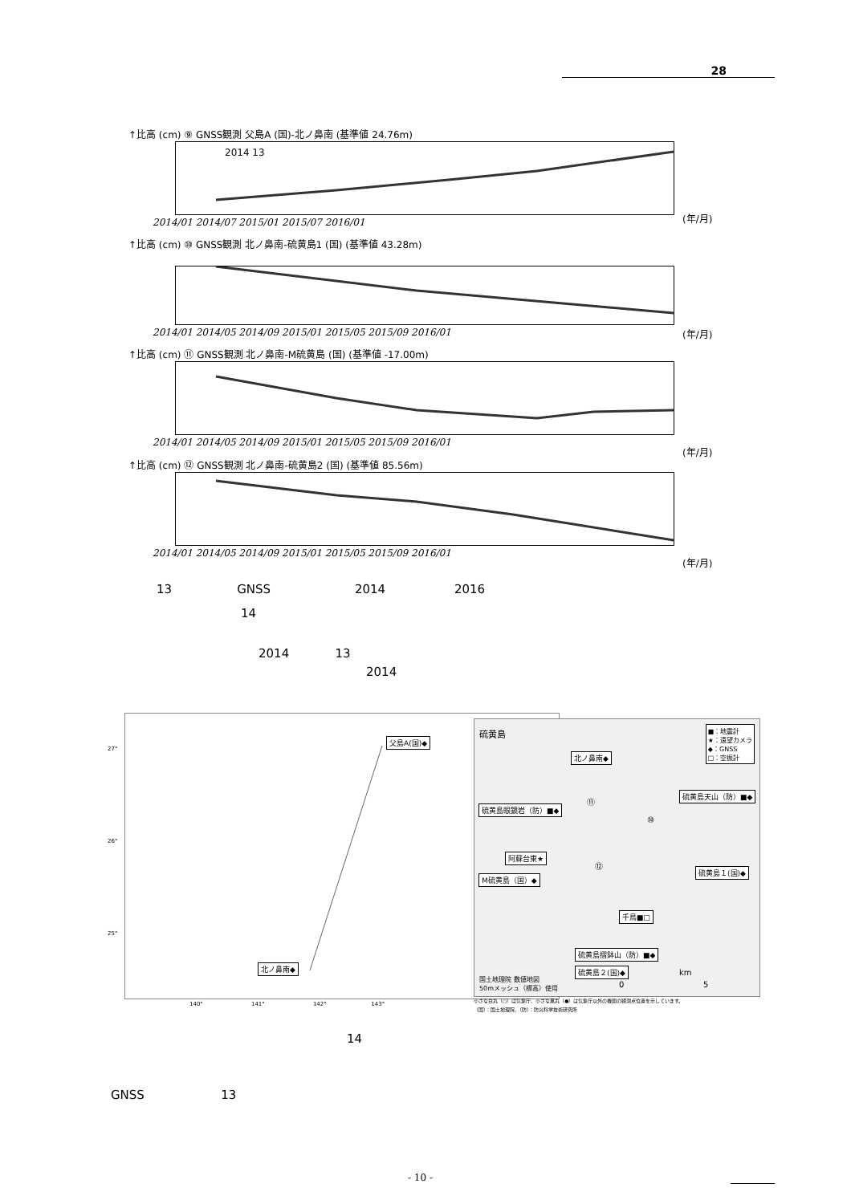28
↑比高 (cm) ⑨ GNSS観測 父島A (国)-北ノ鼻南 (基準値 24.76m)
2014 13
2014/01 2014/07 2015/01 2015/07 2016/01
(年/月)
↑比高 (cm) ⑩ GNSS観測 北ノ鼻南-硫黄島1 (国) (基準値 43.28m)
2014/01 2014/05 2014/09 2015/01 2015/05 2015/09 2016/01
(年/月)
↑比高 (cm) ⑪ GNSS観測 北ノ鼻南-M硫黄島 (国) (基準値 -17.00m)
2014/01 2014/05 2014/09 2015/01 2015/05 2015/09 2016/01
(年/月)
↑比高 (cm) ⑫ GNSS観測 北ノ鼻南-硫黄島2 (国) (基準値 85.56m)
2014/01 2014/05 2014/09 2015/01 2015/05 2015/09 2016/01
(年/月)
13 GNSS 2014 2016
14
2014 13
2014
父島A(国)◆
北ノ鼻南◆
27°
26°
25°
140° 141° 142° 143°
硫黄島
■：地震計
★：遠望カメラ
◆：GNSS
□：空振計
北ノ鼻南◆
硫黄島天山（防）■◆
硫黄島眼鏡岩（防）■◆
阿蘇台東★
M硫黄島（国）◆
硫黄島１(国)◆
千鳥■□
硫黄島摺鉢山（防）■◆
硫黄島２(国)◆
国土地理院 数値地図
50mメッシュ（標高）使用
km
0 5
⑪
⑩
⑫
小さな白丸（○）は気象庁、小さな黒丸（●）は気象庁以外の機関の観測点位置を示しています。
（国）：国土地理院、（防）：防災科学技術研究所
14
GNSS 13
- 10 -